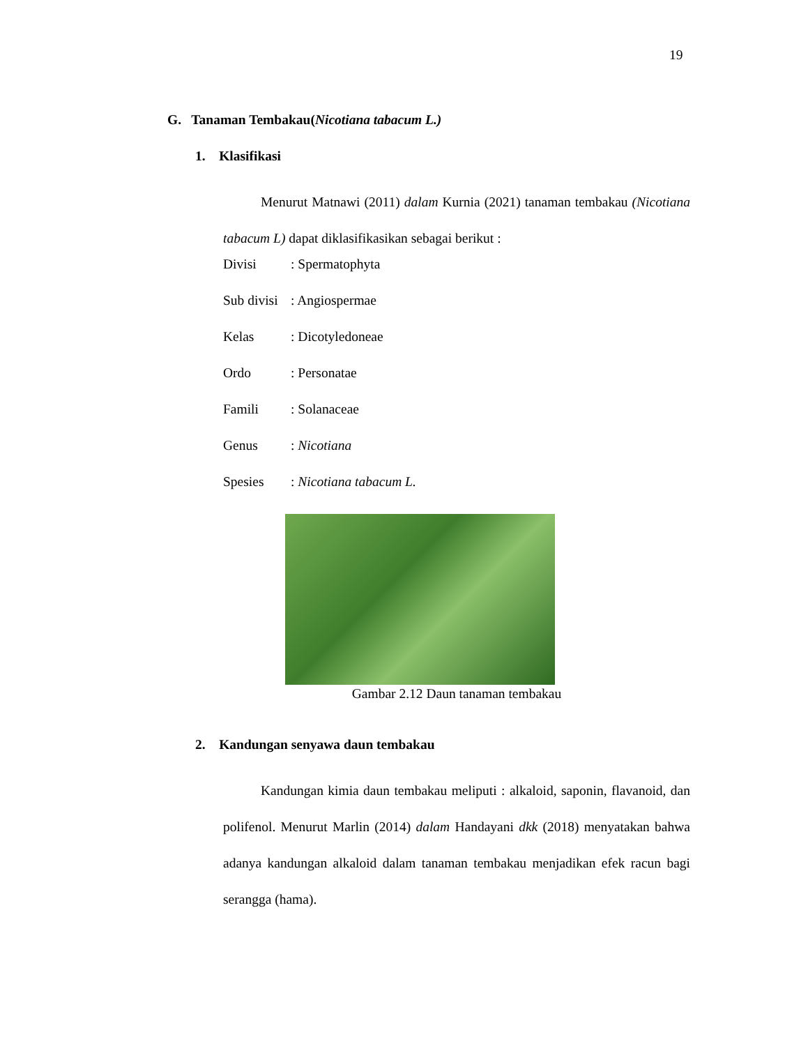19
G. Tanaman Tembakau(Nicotiana tabacum L.)
1. Klasifikasi
Menurut Matnawi (2011) dalam Kurnia (2021) tanaman tembakau (Nicotiana tabacum L) dapat diklasifikasikan sebagai berikut :
Divisi: Spermatophyta
Sub divisi: Angiospermae
Kelas: Dicotyledoneae
Ordo: Personatae
Famili: Solanaceae
Genus: Nicotiana
Spesies: Nicotiana tabacum L.
Gambar 2.12 Daun tanaman tembakau
2. Kandungan senyawa daun tembakau
Kandungan kimia daun tembakau meliputi : alkaloid, saponin, flavanoid, dan polifenol. Menurut Marlin (2014) dalam Handayani dkk (2018) menyatakan bahwa adanya kandungan alkaloid dalam tanaman tembakau menjadikan efek racun bagi serangga (hama).